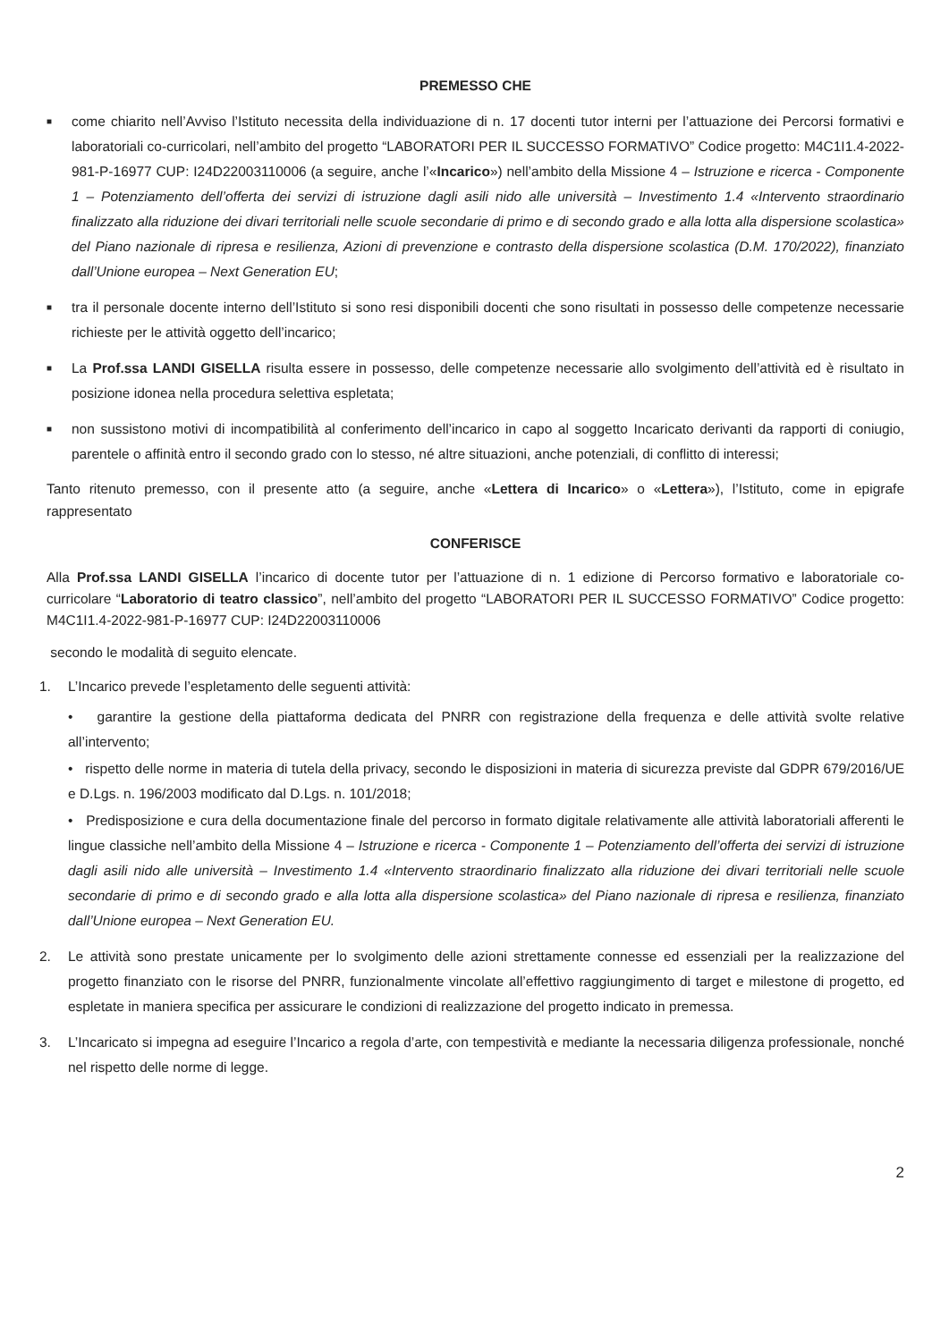PREMESSO CHE
■ come chiarito nell’Avviso l’Istituto necessita della individuazione di n. 17 docenti tutor interni per l’attuazione dei Percorsi formativi e laboratoriali co-curricolari, nell’ambito del progetto “LABORATORI PER IL SUCCESSO FORMATIVO” Codice progetto: M4C1I1.4-2022-981-P-16977 CUP: I24D22003110006 (a seguire, anche l’«Incarico») nell’ambito della Missione 4 – Istruzione e ricerca - Componente 1 – Potenziamento dell’offerta dei servizi di istruzione dagli asili nido alle università – Investimento 1.4 «Intervento straordinario finalizzato alla riduzione dei divari territoriali nelle scuole secondarie di primo e di secondo grado e alla lotta alla dispersione scolastica» del Piano nazionale di ripresa e resilienza, Azioni di prevenzione e contrasto della dispersione scolastica (D.M. 170/2022), finanziato dall’Unione europea – Next Generation EU;
■ tra il personale docente interno dell’Istituto si sono resi disponibili docenti che sono risultati in possesso delle competenze necessarie richieste per le attività oggetto dell’incarico;
■ La Prof.ssa LANDI GISELLA risulta essere in possesso, delle competenze necessarie allo svolgimento dell’attività ed è risultato in posizione idonea nella procedura selettiva espletata;
■ non sussistono motivi di incompatibilità al conferimento dell’incarico in capo al soggetto Incaricato derivanti da rapporti di coniugio, parentele o affinità entro il secondo grado con lo stesso, né altre situazioni, anche potenziali, di conflitto di interessi;
Tanto ritenuto premesso, con il presente atto (a seguire, anche «Lettera di Incarico» o «Lettera»), l’Istituto, come in epigrafe rappresentato
CONFERISCE
Alla Prof.ssa LANDI GISELLA l’incarico di docente tutor per l’attuazione di n. 1 edizione di Percorso formativo e laboratoriale co-curricolare “Laboratorio di teatro classico”, nell’ambito del progetto “LABORATORI PER IL SUCCESSO FORMATIVO” Codice progetto: M4C1I1.4-2022-981-P-16977 CUP: I24D22003110006
secondo le modalità di seguito elencate.
1. L’Incarico prevede l’espletamento delle seguenti attività:
• garantire la gestione della piattaforma dedicata del PNRR con registrazione della frequenza e delle attività svolte relative all’intervento;
• rispetto delle norme in materia di tutela della privacy, secondo le disposizioni in materia di sicurezza previste dal GDPR 679/2016/UE e D.Lgs. n. 196/2003 modificato dal D.Lgs. n. 101/2018;
• Predisposizione e cura della documentazione finale del percorso in formato digitale relativamente alle attività laboratoriali afferenti le lingue classiche nell’ambito della Missione 4 – Istruzione e ricerca - Componente 1 – Potenziamento dell’offerta dei servizi di istruzione dagli asili nido alle università – Investimento 1.4 «Intervento straordinario finalizzato alla riduzione dei divari territoriali nelle scuole secondarie di primo e di secondo grado e alla lotta alla dispersione scolastica» del Piano nazionale di ripresa e resilienza, finanziato dall’Unione europea – Next Generation EU.
2. Le attività sono prestate unicamente per lo svolgimento delle azioni strettamente connesse ed essenziali per la realizzazione del progetto finanziato con le risorse del PNRR, funzionalmente vincolate all’effettivo raggiungimento di target e milestone di progetto, ed espletate in maniera specifica per assicurare le condizioni di realizzazione del progetto indicato in premessa.
3. L’Incaricato si impegna ad eseguire l’Incarico a regola d’arte, con tempestività e mediante la necessaria diligenza professionale, nonché nel rispetto delle norme di legge.
2